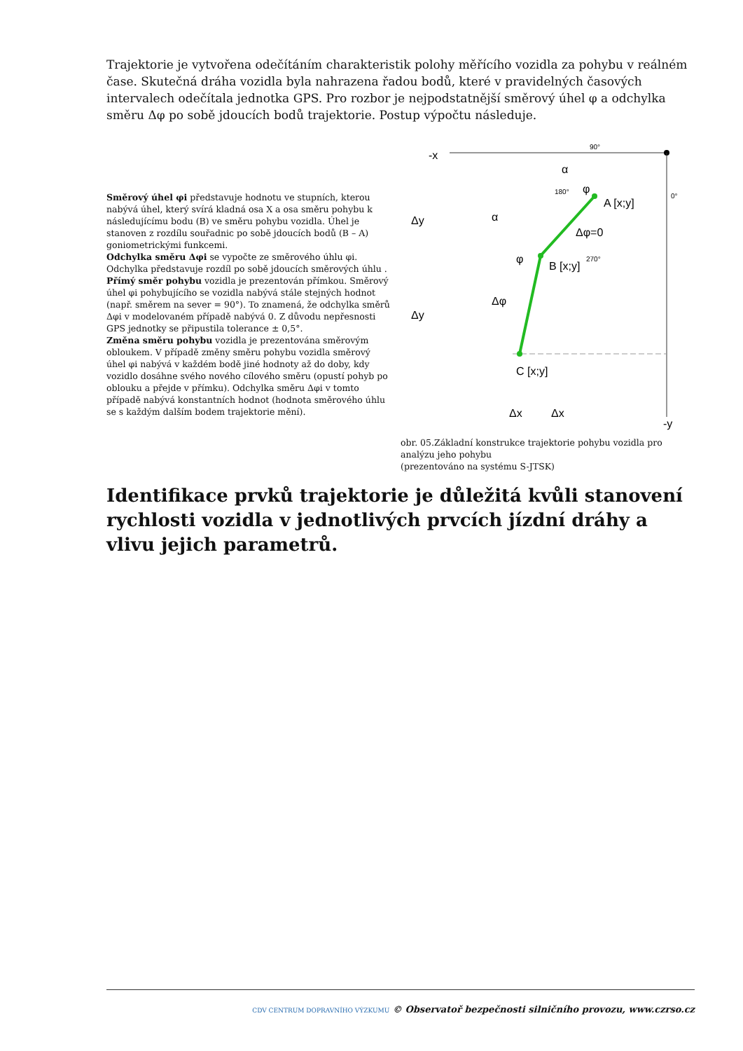Trajektorie je vytvořena odečítáním charakteristik polohy měřícího vozidla za pohybu v reálném čase. Skutečná dráha vozidla byla nahrazena řadou bodů, které v pravidelných časových intervalech odečítala jednotka GPS. Pro rozbor je nejpodstatnější směrový úhel φ a odchylka směru Δφ po sobě jdoucích bodů trajektorie. Postup výpočtu následuje.
Směrový úhel φi představuje hodnotu ve stupních, kterou nabývá úhel, který svírá kladná osa X a osa směru pohybu k následujícímu bodu (B) ve směru pohybu vozidla. Úhel je stanoven z rozdílu souřadnic po sobě jdoucích bodů (B – A) goniometrickými funkcemi.
Odchylka směru Δφi se vypočte ze směrového úhlu φi. Odchylka představuje rozdíl po sobě jdoucích směrových úhlu .
Přímý směr pohybu vozidla je prezentován přímkou. Směrový úhel φi pohybujícího se vozidla nabývá stále stejných hodnot (např. směrem na sever = 90°). To znamená, že odchylka směrů Δφi v modelovaném případě nabývá 0. Z důvodu nepřesnosti GPS jednotky se připustila tolerance ± 0,5°.
Změna směru pohybu vozidla je prezentována směrovým obloukem. V případě změny směru pohybu vozidla směrový úhel φi nabývá v každém bodě jiné hodnoty až do doby, kdy vozidlo dosáhne svého nového cílového směru (opustí pohyb po oblouku a přejde v přímku). Odchylka směru Δφi v tomto případě nabývá konstantních hodnot (hodnota směrového úhlu se s každým dalším bodem trajektorie mění).
-x
90°
α
φ
A [x;y]
180°
0°
α
Δφ=0
φ
B [x;y]
270°
Δφ
C [x;y]
Δy
Δy
Δx
Δx
-y
obr. 05.Základní konstrukce trajektorie pohybu vozidla pro analýzu jeho pohybu
(prezentováno na systému S-JTSK)
Identifikace prvků trajektorie je důležitá kvůli stanovení rychlosti vozidla v jednotlivých prvcích jízdní dráhy a vlivu jejich parametrů.
CDV CENTRUM DOPRAVNÍHO VÝZKUMU © Observatoř bezpečnosti silničního provozu, www.czrso.cz